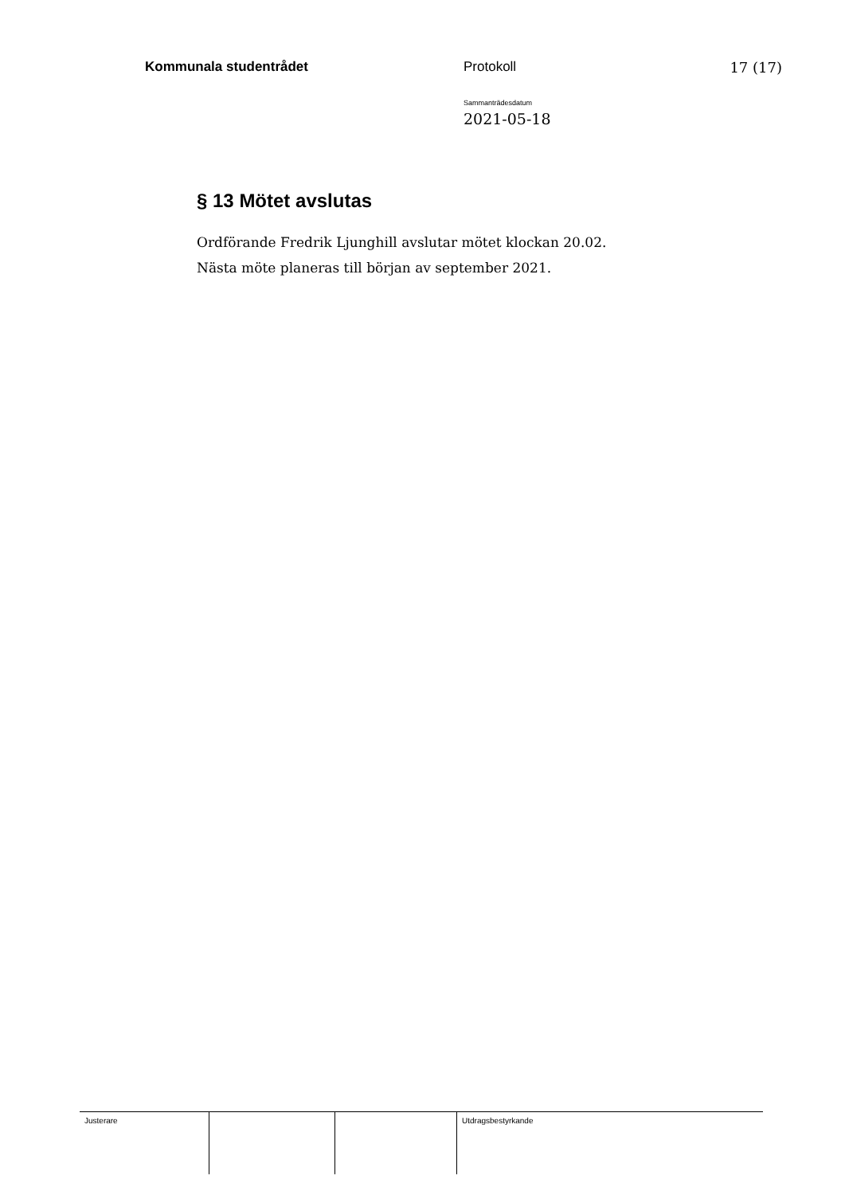Kommunala studentrådet Protokoll 17 (17)
Sammanträdesdatum
2021-05-18
§ 13 Mötet avslutas
Ordförande Fredrik Ljunghill avslutar mötet klockan 20.02.
Nästa möte planeras till början av september 2021.
| Justerare | | | Utdragsbestyrkande |